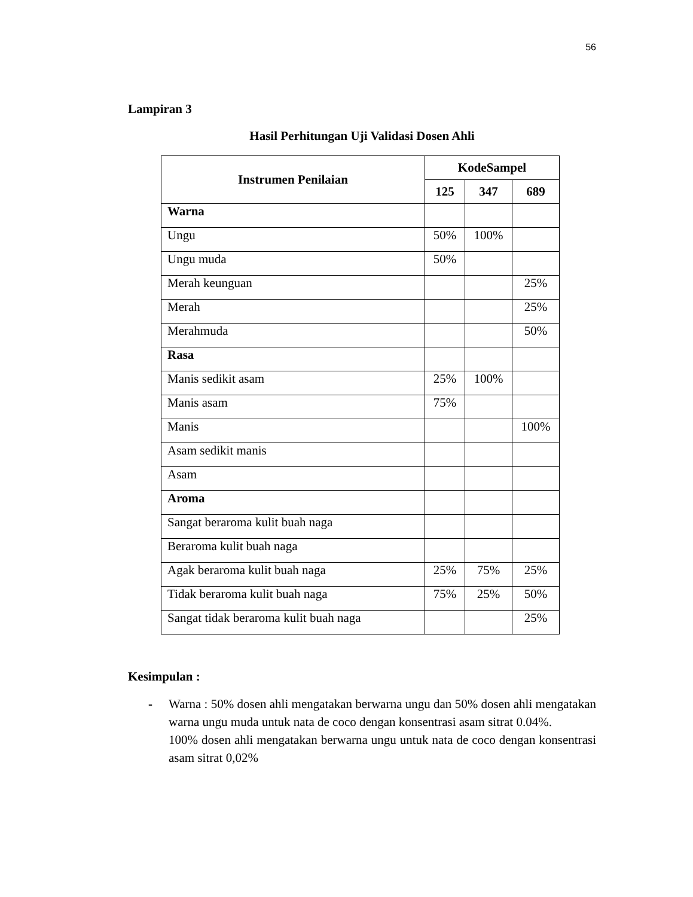56
Lampiran 3
Hasil Perhitungan Uji Validasi Dosen Ahli
| Instrumen Penilaian | KodeSampel | | |
| --- | --- | --- | --- |
| | 125 | 347 | 689 |
| Warna | | | |
| Ungu | 50% | 100% | |
| Ungu muda | 50% | | |
| Merah keunguan | | | 25% |
| Merah | | | 25% |
| Merahmuda | | | 50% |
| Rasa | | | |
| Manis sedikit asam | 25% | 100% | |
| Manis asam | 75% | | |
| Manis | | | 100% |
| Asam sedikit manis | | | |
| Asam | | | |
| Aroma | | | |
| Sangat beraroma kulit buah naga | | | |
| Beraroma kulit buah naga | | | |
| Agak beraroma kulit buah naga | 25% | 75% | 25% |
| Tidak beraroma kulit buah naga | 75% | 25% | 50% |
| Sangat tidak beraroma kulit buah naga | | | 25% |
Kesimpulan :
- Warna : 50% dosen ahli mengatakan berwarna ungu dan 50% dosen ahli mengatakan warna ungu muda untuk nata de coco dengan konsentrasi asam sitrat 0.04%.
100% dosen ahli mengatakan berwarna ungu untuk nata de coco dengan konsentrasi asam sitrat 0,02%